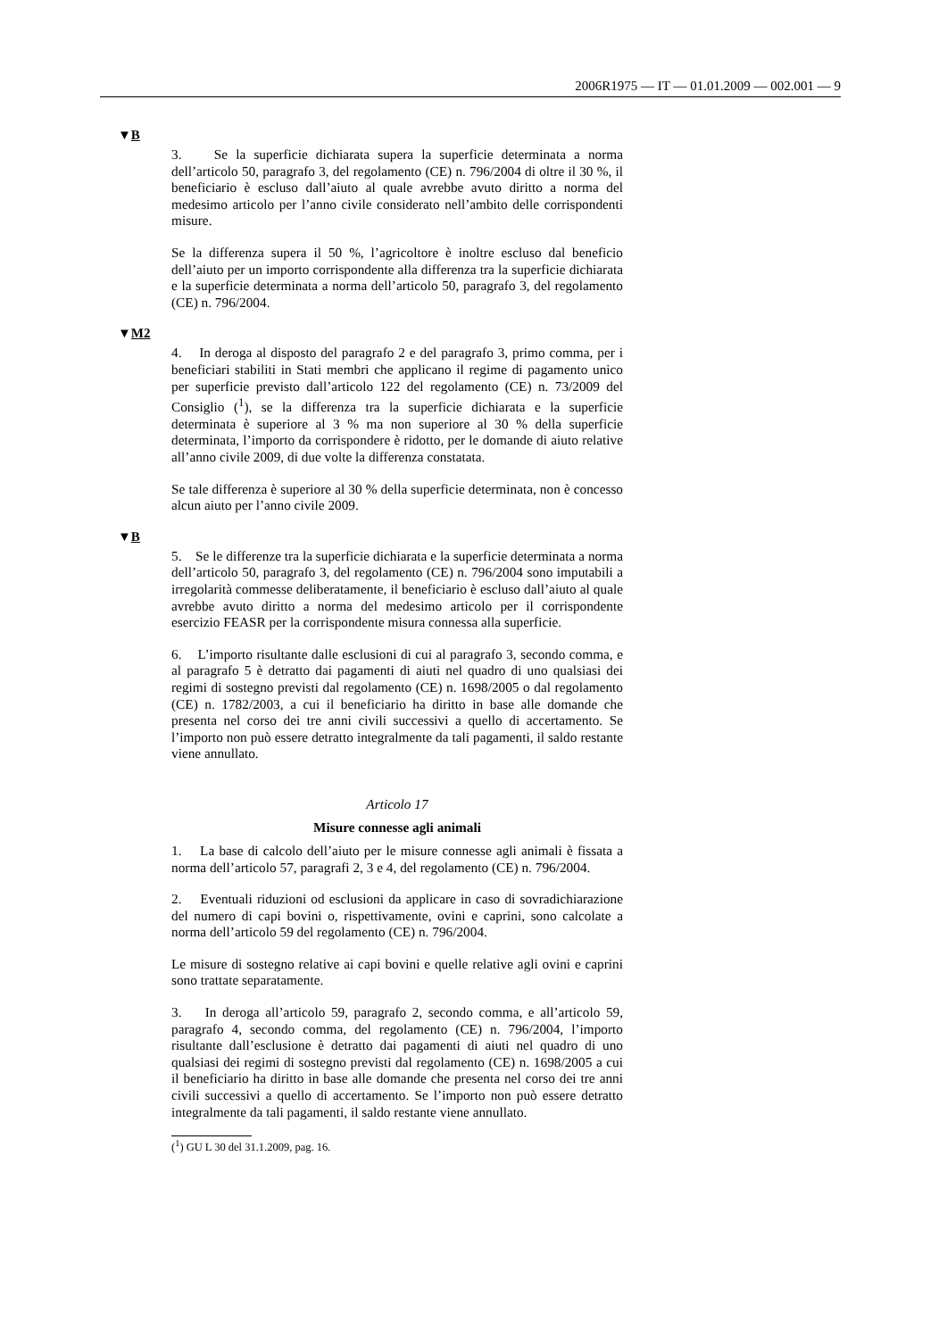2006R1975 — IT — 01.01.2009 — 002.001 — 9
▼B
3. Se la superficie dichiarata supera la superficie determinata a norma dell’articolo 50, paragrafo 3, del regolamento (CE) n. 796/2004 di oltre il 30 %, il beneficiario è escluso dall’aiuto al quale avrebbe avuto diritto a norma del medesimo articolo per l’anno civile considerato nell’ambito delle corrispondenti misure.
Se la differenza supera il 50 %, l’agricoltore è inoltre escluso dal beneficio dell’aiuto per un importo corrispondente alla differenza tra la superficie dichiarata e la superficie determinata a norma dell’articolo 50, paragrafo 3, del regolamento (CE) n. 796/2004.
▼M2
4. In deroga al disposto del paragrafo 2 e del paragrafo 3, primo comma, per i beneficiari stabiliti in Stati membri che applicano il regime di pagamento unico per superficie previsto dall’articolo 122 del regolamento (CE) n. 73/2009 del Consiglio (<sup>1</sup>), se la differenza tra la superficie dichiarata e la superficie determinata è superiore al 3 % ma non superiore al 30 % della superficie determinata, l’importo da corrispondere è ridotto, per le domande di aiuto relative all’anno civile 2009, di due volte la differenza constatata.
Se tale differenza è superiore al 30 % della superficie determinata, non è concesso alcun aiuto per l’anno civile 2009.
▼B
5. Se le differenze tra la superficie dichiarata e la superficie determinata a norma dell’articolo 50, paragrafo 3, del regolamento (CE) n. 796/2004 sono imputabili a irregolarità commesse deliberatamente, il beneficiario è escluso dall’aiuto al quale avrebbe avuto diritto a norma del medesimo articolo per il corrispondente esercizio FEASR per la corrispondente misura connessa alla superficie.
6. L’importo risultante dalle esclusioni di cui al paragrafo 3, secondo comma, e al paragrafo 5 è detratto dai pagamenti di aiuti nel quadro di uno qualsiasi dei regimi di sostegno previsti dal regolamento (CE) n. 1698/2005 o dal regolamento (CE) n. 1782/2003, a cui il beneficiario ha diritto in base alle domande che presenta nel corso dei tre anni civili successivi a quello di accertamento. Se l’importo non può essere detratto integralmente da tali pagamenti, il saldo restante viene annullato.
Articolo 17
Misure connesse agli animali
1. La base di calcolo dell’aiuto per le misure connesse agli animali è fissata a norma dell’articolo 57, paragrafi 2, 3 e 4, del regolamento (CE) n. 796/2004.
2. Eventuali riduzioni od esclusioni da applicare in caso di sovradichiarazione del numero di capi bovini o, rispettivamente, ovini e caprini, sono calcolate a norma dell’articolo 59 del regolamento (CE) n. 796/2004.
Le misure di sostegno relative ai capi bovini e quelle relative agli ovini e caprini sono trattate separatamente.
3. In deroga all’articolo 59, paragrafo 2, secondo comma, e all’articolo 59, paragrafo 4, secondo comma, del regolamento (CE) n. 796/2004, l’importo risultante dall’esclusione è detratto dai pagamenti di aiuti nel quadro di uno qualsiasi dei regimi di sostegno previsti dal regolamento (CE) n. 1698/2005 a cui il beneficiario ha diritto in base alle domande che presenta nel corso dei tre anni civili successivi a quello di accertamento. Se l’importo non può essere detratto integralmente da tali pagamenti, il saldo restante viene annullato.
(<sup>1</sup>) GU L 30 del 31.1.2009, pag. 16.